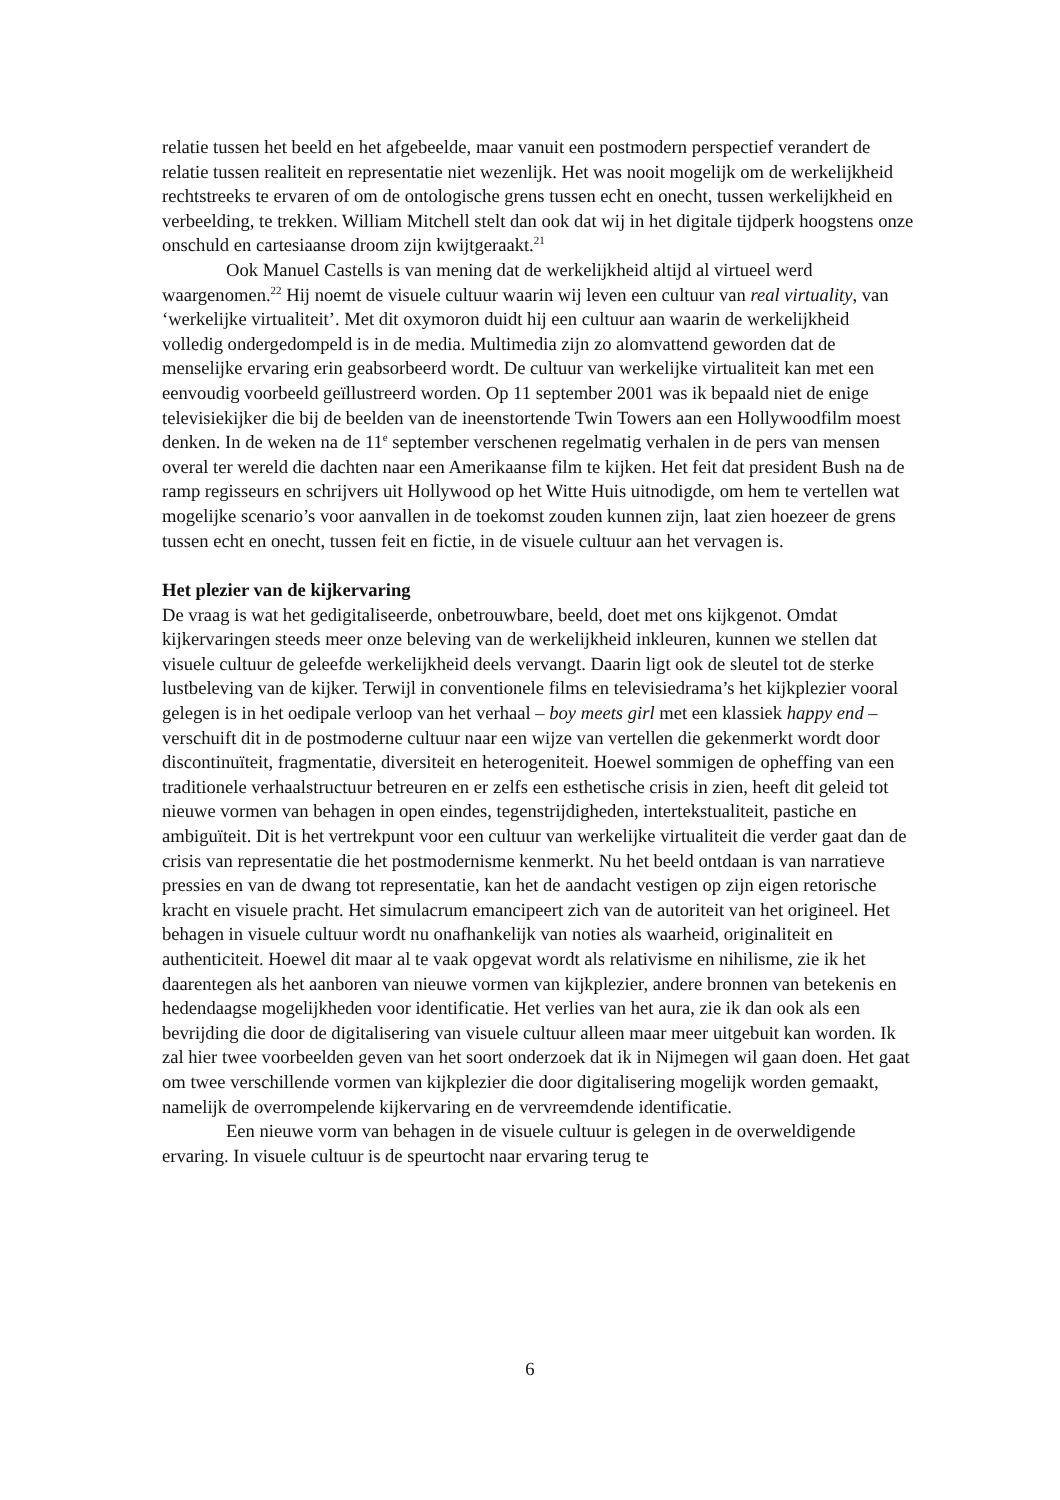relatie tussen het beeld en het afgebeelde, maar vanuit een postmodern perspectief verandert de relatie tussen realiteit en representatie niet wezenlijk. Het was nooit mogelijk om de werkelijkheid rechtstreeks te ervaren of om de ontologische grens tussen echt en onecht, tussen werkelijkheid en verbeelding, te trekken. William Mitchell stelt dan ook dat wij in het digitale tijdperk hoogstens onze onschuld en cartesiaanse droom zijn kwijtgeraakt.<sup>21</sup>
Ook Manuel Castells is van mening dat de werkelijkheid altijd al virtueel werd waargenomen.<sup>22</sup> Hij noemt de visuele cultuur waarin wij leven een cultuur van real virtuality, van ‘werkelijke virtualiteit’. Met dit oxymoron duidt hij een cultuur aan waarin de werkelijkheid volledig ondergedompeld is in de media. Multimedia zijn zo alomvattend geworden dat de menselijke ervaring erin geabsorbeerd wordt. De cultuur van werkelijke virtualiteit kan met een eenvoudig voorbeeld geïllustreerd worden. Op 11 september 2001 was ik bepaald niet de enige televisiekijker die bij de beelden van de ineenstortende Twin Towers aan een Hollywoodfilm moest denken. In de weken na de 11<sup>e</sup> september verschenen regelmatig verhalen in de pers van mensen overal ter wereld die dachten naar een Amerikaanse film te kijken. Het feit dat president Bush na de ramp regisseurs en schrijvers uit Hollywood op het Witte Huis uitnodigde, om hem te vertellen wat mogelijke scenario’s voor aanvallen in de toekomst zouden kunnen zijn, laat zien hoezeer de grens tussen echt en onecht, tussen feit en fictie, in de visuele cultuur aan het vervagen is.
Het plezier van de kijkervaring
De vraag is wat het gedigitaliseerde, onbetrouwbare, beeld, doet met ons kijkgenot. Omdat kijkervaringen steeds meer onze beleving van de werkelijkheid inkleuren, kunnen we stellen dat visuele cultuur de geleefde werkelijkheid deels vervangt. Daarin ligt ook de sleutel tot de sterke lustbeleving van de kijker. Terwijl in conventionele films en televisiedrama’s het kijkplezier vooral gelegen is in het oedipale verloop van het verhaal – boy meets girl met een klassiek happy end – verschuift dit in de postmoderne cultuur naar een wijze van vertellen die gekenmerkt wordt door discontinuïteit, fragmentatie, diversiteit en heterogeniteit. Hoewel sommigen de opheffing van een traditionele verhaalstructuur betreuren en er zelfs een esthetische crisis in zien, heeft dit geleid tot nieuwe vormen van behagen in open eindes, tegenstrijdigheden, intertekstualiteit, pastiche en ambiguïteit. Dit is het vertrekpunt voor een cultuur van werkelijke virtualiteit die verder gaat dan de crisis van representatie die het postmodernisme kenmerkt. Nu het beeld ontdaan is van narratieve pressies en van de dwang tot representatie, kan het de aandacht vestigen op zijn eigen retorische kracht en visuele pracht. Het simulacrum emancipeert zich van de autoriteit van het origineel. Het behagen in visuele cultuur wordt nu onafhankelijk van noties als waarheid, originaliteit en authenticiteit. Hoewel dit maar al te vaak opgevat wordt als relativisme en nihilisme, zie ik het daarentegen als het aanboren van nieuwe vormen van kijkplezier, andere bronnen van betekenis en hedendaagse mogelijkheden voor identificatie. Het verlies van het aura, zie ik dan ook als een bevrijding die door de digitalisering van visuele cultuur alleen maar meer uitgebuit kan worden. Ik zal hier twee voorbeelden geven van het soort onderzoek dat ik in Nijmegen wil gaan doen. Het gaat om twee verschillende vormen van kijkplezier die door digitalisering mogelijk worden gemaakt, namelijk de overrompelende kijkervaring en de vervreemdende identificatie.
Een nieuwe vorm van behagen in de visuele cultuur is gelegen in de overweldigende ervaring. In visuele cultuur is de speurtocht naar ervaring terug te
6